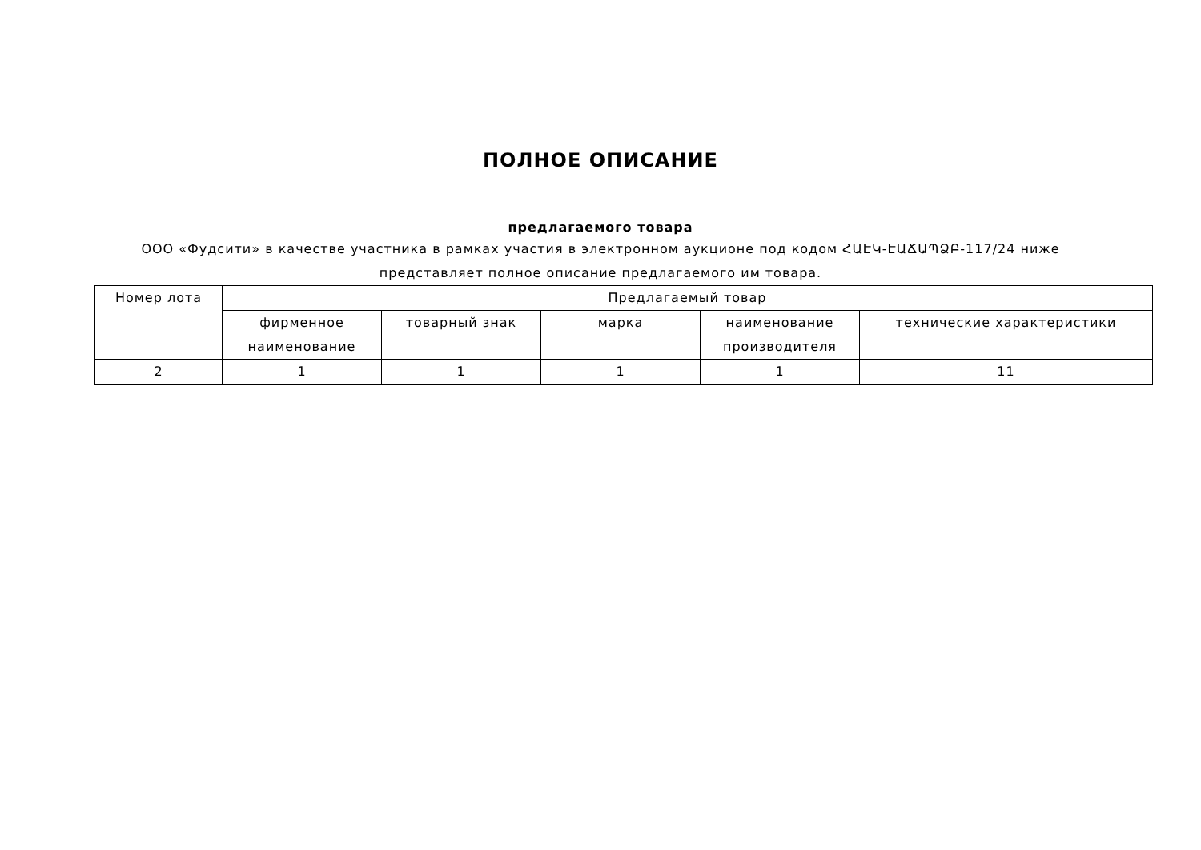ПОЛНОЕ ОПИСАНИЕ
предлагаемого товара
ООО «Фудсити» в качестве участника в рамках участия в электронном аукционе под кодом ՀԱԷԿ-ԷԱՃԱՊՁԲ-117/24 ниже представляет полное описание предлагаемого им товара.
| Номер лота | Предлагаемый товар | | | | |
| --- | --- | --- | --- | --- | --- |
| | фирменное наименование | товарный знак | марка | наименование производителя | технические характеристики |
| 2 | 1 | 1 | 1 | 1 | 11 |